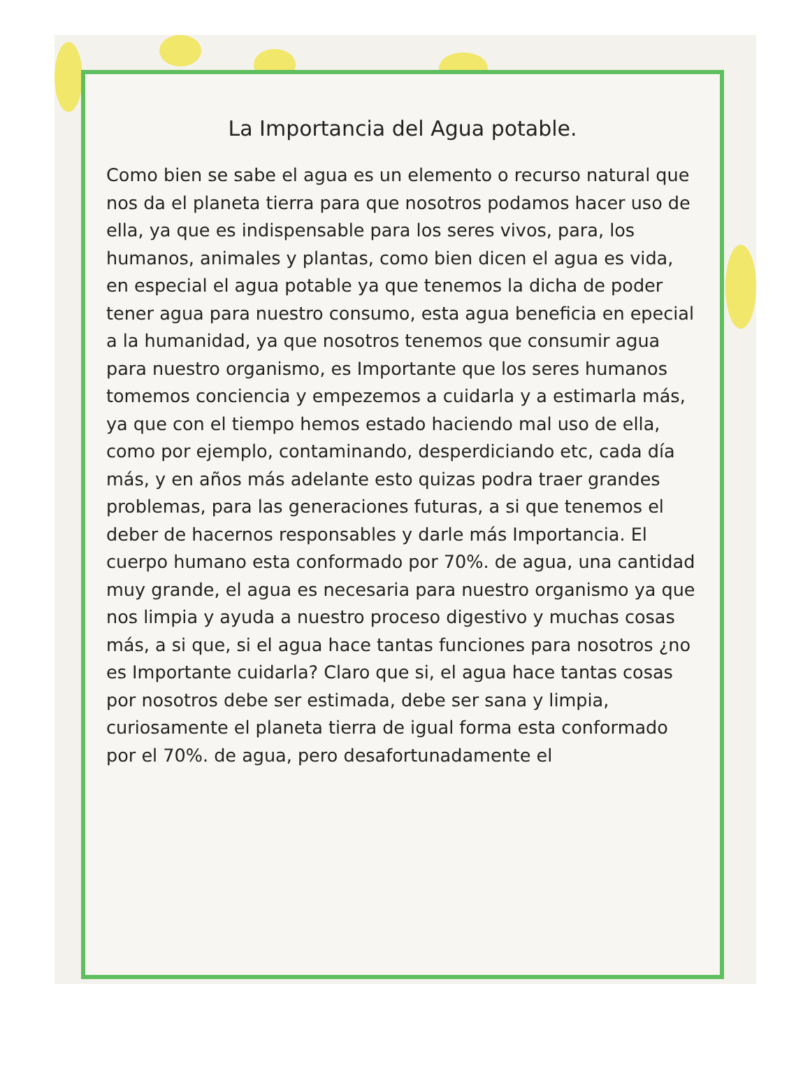La Importancia del Agua potable.
Como bien se sabe el agua es un elemento o recurso natural que nos da el planeta tierra para que nosotros podamos hacer uso de ella, ya que es indispensable para los seres vivos, para, los humanos, animales y plantas, como bien dicen el agua es vida, en especial el agua potable ya que tenemos la dicha de poder tener agua para nuestro consumo, esta agua beneficia en epecial a la humanidad, ya que nosotros tenemos que consumir agua para nuestro organismo, es Importante que los seres humanos tomemos conciencia y empezemos a cuidarla y a estimarla más, ya que con el tiempo hemos estado haciendo mal uso de ella, como por ejemplo, contaminando, desperdiciando etc, cada día más, y en años más adelante esto quizas podra traer grandes problemas, para las generaciones futuras, a si que tenemos el deber de hacernos responsables y darle más Importancia. El cuerpo humano esta conformado por 70%. de agua, una cantidad muy grande, el agua es necesaria para nuestro organismo ya que nos limpia y ayuda a nuestro proceso digestivo y muchas cosas más, a si que, si el agua hace tantas funciones para nosotros ¿no es Importante cuidarla? Claro que si, el agua hace tantas cosas por nosotros debe ser estimada, debe ser sana y limpia, curiosamente el planeta tierra de igual forma esta conformado por el 70%. de agua, pero desafortunadamente el